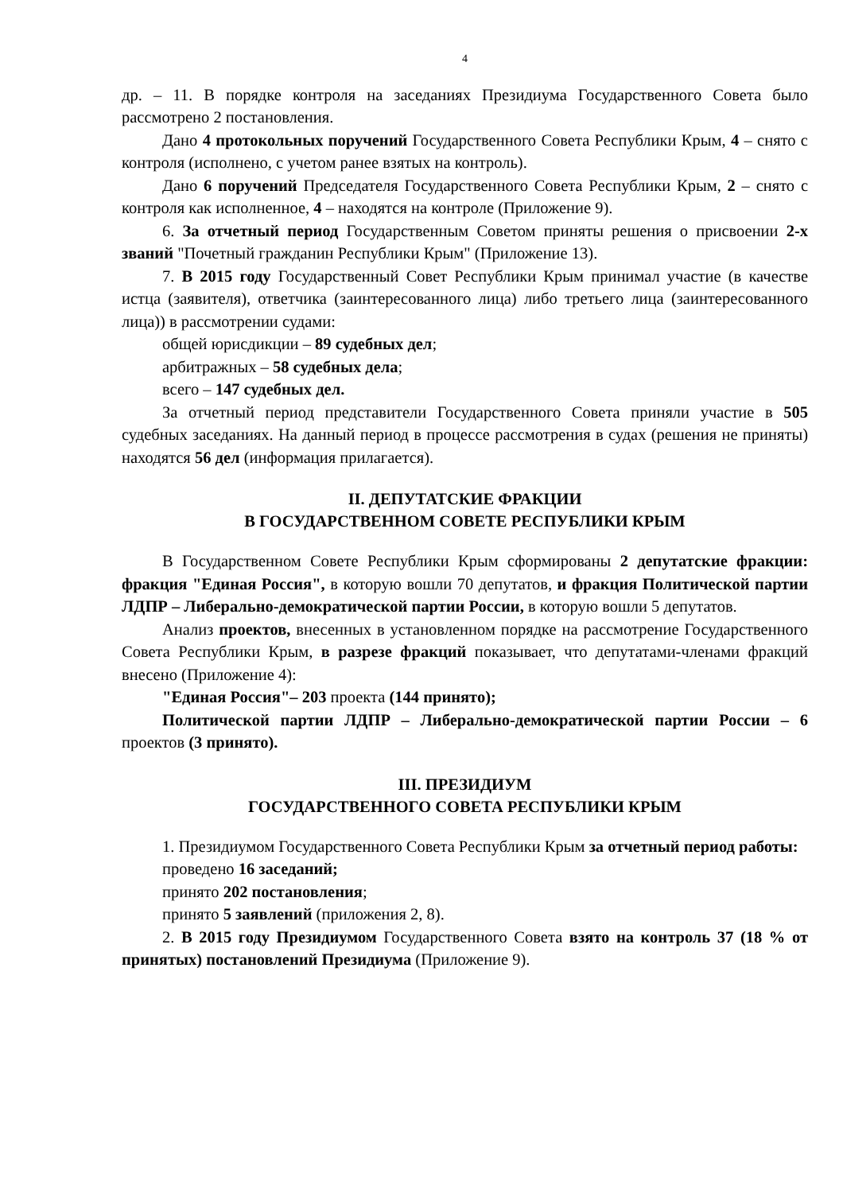4
др. – 11. В порядке контроля на заседаниях Президиума Государственного Совета было рассмотрено 2 постановления.
Дано 4 протокольных поручений Государственного Совета Республики Крым, 4 – снято с контроля (исполнено, с учетом ранее взятых на контроль).
Дано 6 поручений Председателя Государственного Совета Республики Крым, 2 – снято с контроля как исполненное, 4 – находятся на контроле (Приложение 9).
6. За отчетный период Государственным Советом приняты решения о присвоении 2-х званий "Почетный гражданин Республики Крым" (Приложение 13).
7. В 2015 году Государственный Совет Республики Крым принимал участие (в качестве истца (заявителя), ответчика (заинтересованного лица) либо третьего лица (заинтересованного лица)) в рассмотрении судами:
общей юрисдикции – 89 судебных дел;
арбитражных – 58 судебных дела;
всего – 147 судебных дел.
За отчетный период представители Государственного Совета приняли участие в 505 судебных заседаниях. На данный период в процессе рассмотрения в судах (решения не приняты) находятся 56 дел (информация прилагается).
II. ДЕПУТАТСКИЕ ФРАКЦИИ
В ГОСУДАРСТВЕННОМ СОВЕТЕ РЕСПУБЛИКИ КРЫМ
В Государственном Совете Республики Крым сформированы 2 депутатские фракции: фракция "Единая Россия", в которую вошли 70 депутатов, и фракция Политической партии ЛДПР – Либерально-демократической партии России, в которую вошли 5 депутатов.
Анализ проектов, внесенных в установленном порядке на рассмотрение Государственного Совета Республики Крым, в разрезе фракций показывает, что депутатами-членами фракций внесено (Приложение 4):
"Единая Россия"– 203 проекта (144 принято);
Политической партии ЛДПР – Либерально-демократической партии России – 6 проектов (3 принято).
III. ПРЕЗИДИУМ
ГОСУДАРСТВЕННОГО СОВЕТА РЕСПУБЛИКИ КРЫМ
1. Президиумом Государственного Совета Республики Крым за отчетный период работы:
проведено 16 заседаний;
принято 202 постановления;
принято 5 заявлений (приложения 2, 8).
2. В 2015 году Президиумом Государственного Совета взято на контроль 37 (18 % от принятых) постановлений Президиума (Приложение 9).